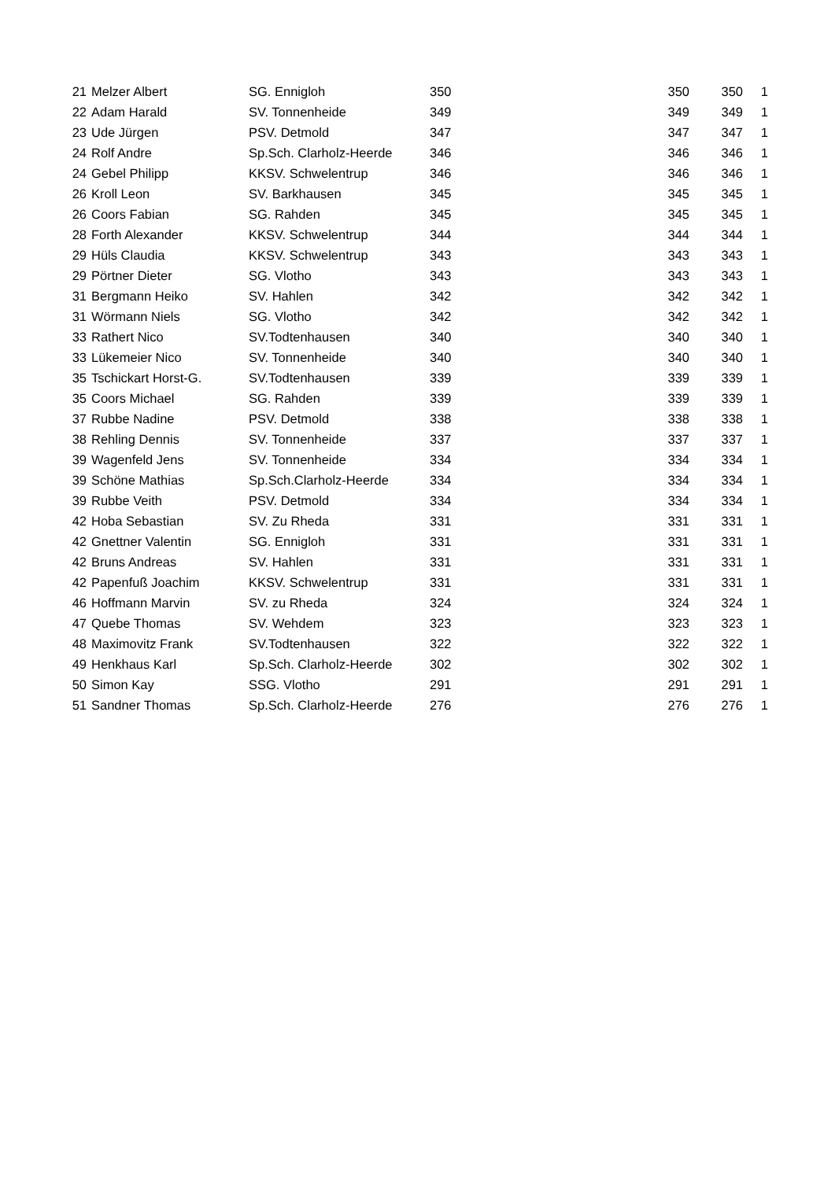| 21 | Melzer Albert | SG. Ennigloh | 350 | 350 | 350 | 1 |
| 22 | Adam Harald | SV. Tonnenheide | 349 | 349 | 349 | 1 |
| 23 | Ude Jürgen | PSV. Detmold | 347 | 347 | 347 | 1 |
| 24 | Rolf Andre | Sp.Sch. Clarholz-Heerde | 346 | 346 | 346 | 1 |
| 24 | Gebel Philipp | KKSV. Schwelentrup | 346 | 346 | 346 | 1 |
| 26 | Kroll Leon | SV. Barkhausen | 345 | 345 | 345 | 1 |
| 26 | Coors Fabian | SG. Rahden | 345 | 345 | 345 | 1 |
| 28 | Forth Alexander | KKSV. Schwelentrup | 344 | 344 | 344 | 1 |
| 29 | Hüls Claudia | KKSV. Schwelentrup | 343 | 343 | 343 | 1 |
| 29 | Pörtner Dieter | SG. Vlotho | 343 | 343 | 343 | 1 |
| 31 | Bergmann Heiko | SV. Hahlen | 342 | 342 | 342 | 1 |
| 31 | Wörmann Niels | SG. Vlotho | 342 | 342 | 342 | 1 |
| 33 | Rathert Nico | SV.Todtenhausen | 340 | 340 | 340 | 1 |
| 33 | Lükemeier Nico | SV. Tonnenheide | 340 | 340 | 340 | 1 |
| 35 | Tschickart Horst-G. | SV.Todtenhausen | 339 | 339 | 339 | 1 |
| 35 | Coors Michael | SG. Rahden | 339 | 339 | 339 | 1 |
| 37 | Rubbe Nadine | PSV. Detmold | 338 | 338 | 338 | 1 |
| 38 | Rehling Dennis | SV. Tonnenheide | 337 | 337 | 337 | 1 |
| 39 | Wagenfeld Jens | SV. Tonnenheide | 334 | 334 | 334 | 1 |
| 39 | Schöne Mathias | Sp.Sch.Clarholz-Heerde | 334 | 334 | 334 | 1 |
| 39 | Rubbe Veith | PSV. Detmold | 334 | 334 | 334 | 1 |
| 42 | Hoba Sebastian | SV. Zu Rheda | 331 | 331 | 331 | 1 |
| 42 | Gnettner Valentin | SG. Ennigloh | 331 | 331 | 331 | 1 |
| 42 | Bruns Andreas | SV. Hahlen | 331 | 331 | 331 | 1 |
| 42 | Papenfuß Joachim | KKSV. Schwelentrup | 331 | 331 | 331 | 1 |
| 46 | Hoffmann Marvin | SV. zu Rheda | 324 | 324 | 324 | 1 |
| 47 | Quebe Thomas | SV. Wehdem | 323 | 323 | 323 | 1 |
| 48 | Maximovitz Frank | SV.Todtenhausen | 322 | 322 | 322 | 1 |
| 49 | Henkhaus Karl | Sp.Sch. Clarholz-Heerde | 302 | 302 | 302 | 1 |
| 50 | Simon Kay | SSG. Vlotho | 291 | 291 | 291 | 1 |
| 51 | Sandner Thomas | Sp.Sch. Clarholz-Heerde | 276 | 276 | 276 | 1 |